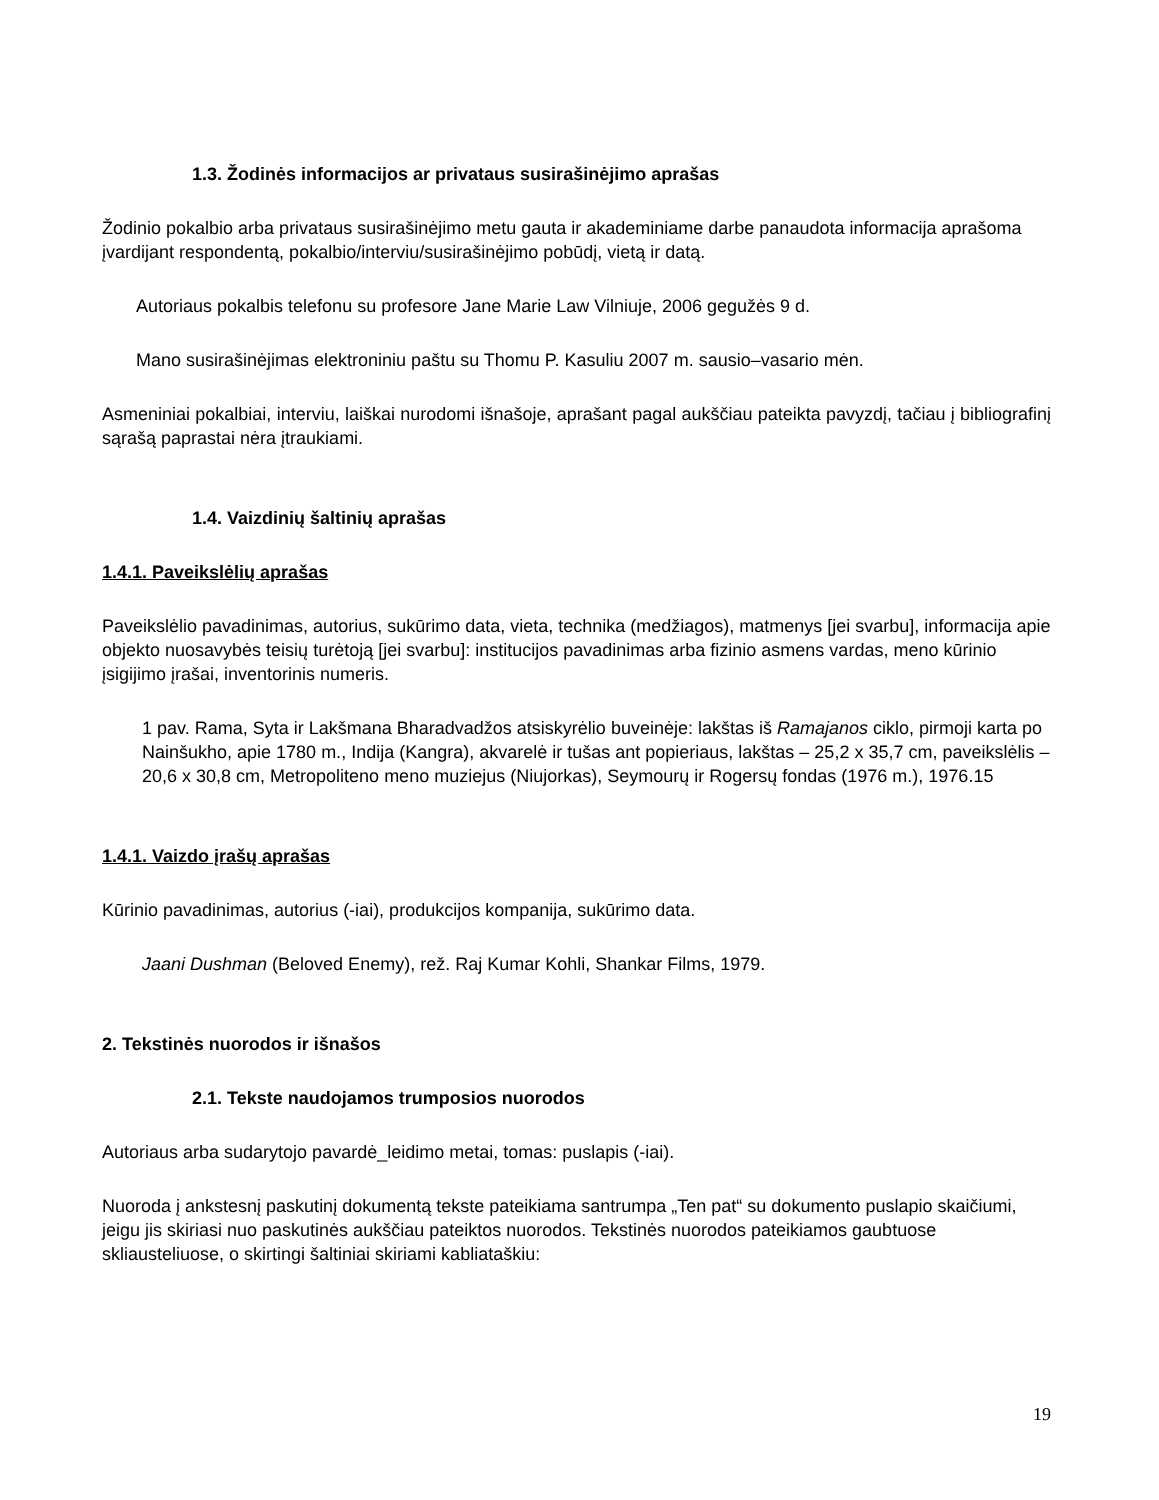1.3. Žodinės informacijos ar privataus susirašinėjimo aprašas
Žodinio pokalbio arba privataus susirašinėjimo metu gauta ir akademiniame darbe panaudota informacija aprašoma įvardijant respondentą, pokalbio/interviu/susirašinėjimo pobūdį, vietą ir datą.
Autoriaus pokalbis telefonu su profesore Jane Marie Law Vilniuje, 2006 gegužės 9 d.
Mano susirašinėjimas elektroniniu paštu su Thomu P. Kasuliu 2007 m. sausio–vasario mėn.
Asmeniniai pokalbiai, interviu, laiškai nurodomi išnašoje, aprašant pagal aukščiau pateikta pavyzdį, tačiau į bibliografinį sąrašą paprastai nėra įtraukiami.
1.4. Vaizdinių šaltinių aprašas
1.4.1. Paveikslėlių aprašas
Paveikslėlio pavadinimas, autorius, sukūrimo data, vieta, technika (medžiagos), matmenys [jei svarbu], informacija apie objekto nuosavybės teisių turėtoją [jei svarbu]: institucijos pavadinimas arba fizinio asmens vardas, meno kūrinio įsigijimo įrašai, inventorinis numeris.
1 pav. Rama, Syta ir Lakšmana Bharadvadžos atsiskyrėlio buveinėje: lakštas iš Ramajanos ciklo, pirmoji karta po Nainšukho, apie 1780 m., Indija (Kangra), akvarelė ir tušas ant popieriaus, lakštas – 25,2 x 35,7 cm, paveikslėlis – 20,6 x 30,8 cm, Metropoliteno meno muziejus (Niujorkas), Seymourų ir Rogersų fondas (1976 m.), 1976.15
1.4.1. Vaizdo įrašų aprašas
Kūrinio pavadinimas, autorius (-iai), produkcijos kompanija, sukūrimo data.
Jaani Dushman (Beloved Enemy), rež. Raj Kumar Kohli, Shankar Films, 1979.
2. Tekstinės nuorodos ir išnašos
2.1. Tekste naudojamos trumposios nuorodos
Autoriaus arba sudarytojo pavardė_leidimo metai, tomas: puslapis (-iai).
Nuoroda į ankstesnį paskutinį dokumentą tekste pateikiama santrumpa „Ten pat“ su dokumento puslapio skaičiumi, jeigu jis skiriasi nuo paskutinės aukščiau pateiktos nuorodos. Tekstinės nuorodos pateikiamos gaubtuose skliausteliuose, o skirtingi šaltiniai skiriami kabliataškiu:
19